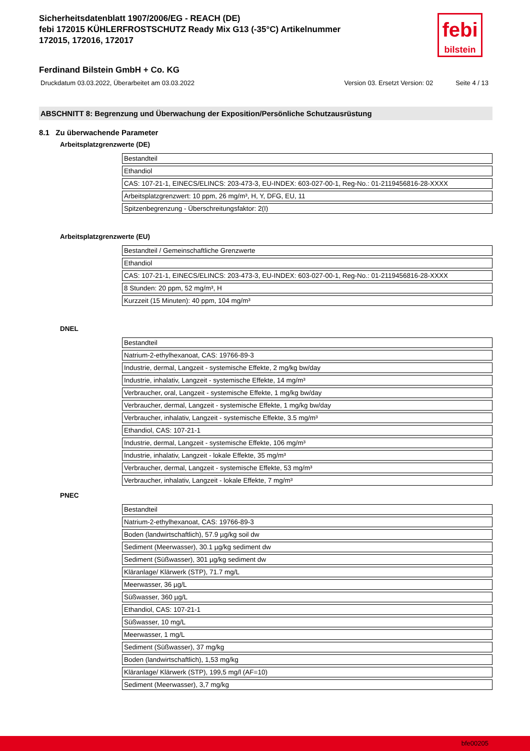Sicherheitsdatenblatt 1907/2006/EG - REACH (DE)
febi 172015 KÜHLERFROSTSCHUTZ Ready Mix G13 (-35°C) Artikelnummer
172015, 172016, 172017
febi
bilstein
Ferdinand Bilstein GmbH + Co. KG
Druckdatum 03.03.2022, Überarbeitet am 03.03.2022 Version 03. Ersetzt Version: 02 Seite 4 / 13
ABSCHNITT 8: Begrenzung und Überwachung der Exposition/Persönliche Schutzausrüstung
8.1 Zu überwachende Parameter
Arbeitsplatzgrenzwerte (DE)
| Bestandteil |
| Ethandiol |
| CAS: 107-21-1, EINECS/ELINCS: 203-473-3, EU-INDEX: 603-027-00-1, Reg-No.: 01-2119456816-28-XXXX |
| Arbeitsplatzgrenzwert: 10 ppm, 26 mg/m³, H, Y, DFG, EU, 11 |
| Spitzenbegrenzung - Überschreitungsfaktor: 2(I) |
Arbeitsplatzgrenzwerte (EU)
| Bestandteil / Gemeinschaftliche Grenzwerte |
| Ethandiol |
| CAS: 107-21-1, EINECS/ELINCS: 203-473-3, EU-INDEX: 603-027-00-1, Reg-No.: 01-2119456816-28-XXXX |
| 8 Stunden: 20 ppm, 52 mg/m³, H |
| Kurzzeit (15 Minuten): 40 ppm, 104 mg/m³ |
DNEL
| Bestandteil |
| Natrium-2-ethylhexanoat, CAS: 19766-89-3 |
| Industrie, dermal, Langzeit - systemische Effekte, 2 mg/kg bw/day |
| Industrie, inhalativ, Langzeit - systemische Effekte, 14 mg/m³ |
| Verbraucher, oral, Langzeit - systemische Effekte, 1 mg/kg bw/day |
| Verbraucher, dermal, Langzeit - systemische Effekte, 1 mg/kg bw/day |
| Verbraucher, inhalativ, Langzeit - systemische Effekte, 3.5 mg/m³ |
| Ethandiol, CAS: 107-21-1 |
| Industrie, dermal, Langzeit - systemische Effekte, 106 mg/m³ |
| Industrie, inhalativ, Langzeit - lokale Effekte, 35 mg/m³ |
| Verbraucher, dermal, Langzeit - systemische Effekte, 53 mg/m³ |
| Verbraucher, inhalativ, Langzeit - lokale Effekte, 7 mg/m³ |
PNEC
| Bestandteil |
| Natrium-2-ethylhexanoat, CAS: 19766-89-3 |
| Boden (landwirtschaftlich), 57.9 µg/kg soil dw |
| Sediment (Meerwasser), 30.1 µg/kg sediment dw |
| Sediment (Süßwasser), 301 µg/kg sediment dw |
| Kläranlage/ Klärwerk (STP), 71.7 mg/L |
| Meerwasser, 36 µg/L |
| Süßwasser, 360 µg/L |
| Ethandiol, CAS: 107-21-1 |
| Süßwasser, 10 mg/L |
| Meerwasser, 1 mg/L |
| Sediment (Süßwasser), 37 mg/kg |
| Boden (landwirtschaftlich), 1,53 mg/kg |
| Kläranlage/ Klärwerk (STP), 199,5 mg/l (AF=10) |
| Sediment (Meerwasser), 3,7 mg/kg |
bfe00205